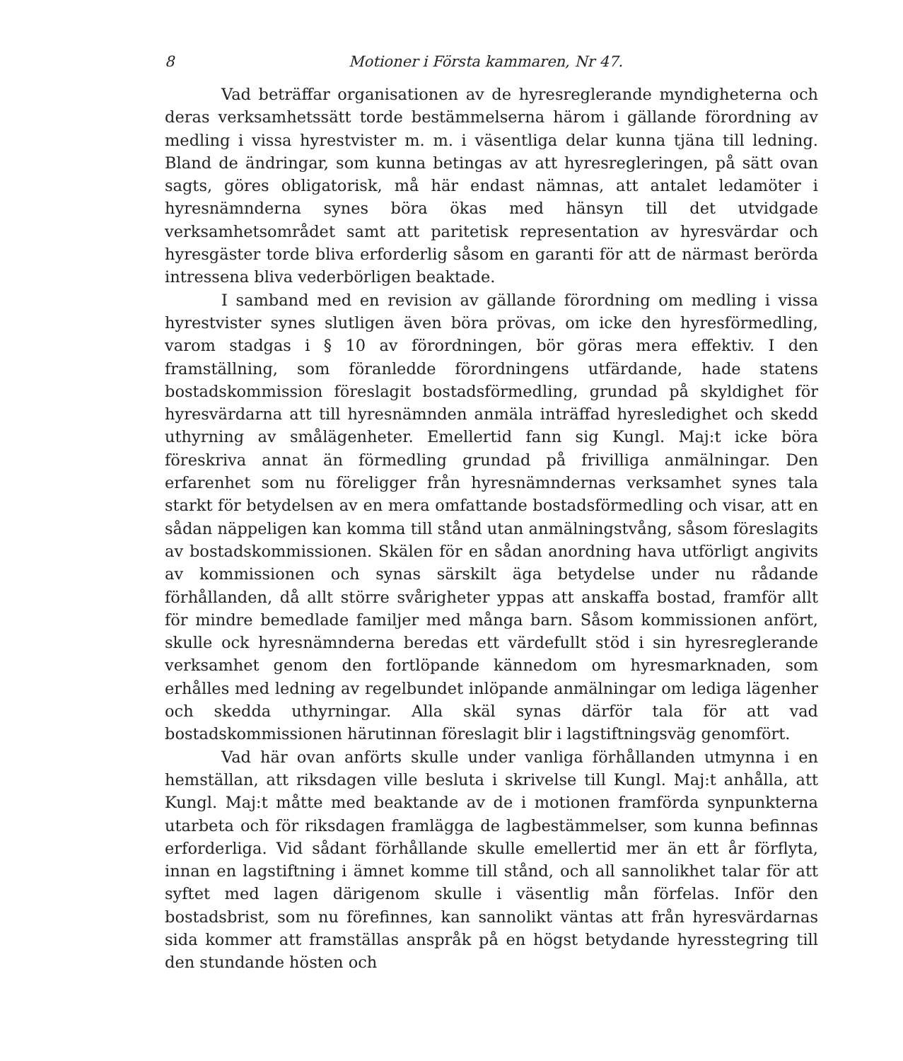8 Motioner i Första kammaren, Nr 47.
Vad beträffar organisationen av de hyresreglerande myndigheterna och deras verksamhetssätt torde bestämmelserna härom i gällande förordning av medling i vissa hyrestvister m. m. i väsentliga delar kunna tjäna till ledning. Bland de ändringar, som kunna betingas av att hyresregleringen, på sätt ovan sagts, göres obligatorisk, må här endast nämnas, att antalet ledamöter i hyresnämnderna synes böra ökas med hänsyn till det utvidgade verksamhetsområdet samt att paritetisk representation av hyresvärdar och hyresgäster torde bliva erforderlig såsom en garanti för att de närmast berörda intressena bliva vederbörligen beaktade.
I samband med en revision av gällande förordning om medling i vissa hyrestvister synes slutligen även böra prövas, om icke den hyresförmedling, varom stadgas i § 10 av förordningen, bör göras mera effektiv. I den framställning, som föranledde förordningens utfärdande, hade statens bostadskommission föreslagit bostadsförmedling, grundad på skyldighet för hyresvärdarna att till hyresnämnden anmäla inträffad hyresledighet och skedd uthyrning av smålägenheter. Emellertid fann sig Kungl. Maj:t icke böra föreskriva annat än förmedling grundad på frivilliga anmälningar. Den erfarenhet som nu föreligger från hyresnämndernas verksamhet synes tala starkt för betydelsen av en mera omfattande bostadsförmedling och visar, att en sådan näppeligen kan komma till stånd utan anmälningstvång, såsom föreslagits av bostadskommissionen. Skälen för en sådan anordning hava utförligt angivits av kommissionen och synas särskilt äga betydelse under nu rådande förhållanden, då allt större svårigheter yppas att anskaffa bostad, framför allt för mindre bemedlade familjer med många barn. Såsom kommissionen anfört, skulle ock hyresnämnderna beredas ett värdefullt stöd i sin hyresreglerande verksamhet genom den fortlöpande kännedom om hyresmarknaden, som erhålles med ledning av regelbundet inlöpande anmälningar om lediga lägenher och skedda uthyrningar. Alla skäl synas därför tala för att vad bostadskommissionen härutinnan föreslagit blir i lagstiftningsväg genomfört.
Vad här ovan anförts skulle under vanliga förhållanden utmynna i en hemställan, att riksdagen ville besluta i skrivelse till Kungl. Maj:t anhålla, att Kungl. Maj:t måtte med beaktande av de i motionen framförda synpunkterna utarbeta och för riksdagen framlägga de lagbestämmelser, som kunna befinnas erforderliga. Vid sådant förhållande skulle emellertid mer än ett år förflyta, innan en lagstiftning i ämnet komme till stånd, och all sannolikhet talar för att syftet med lagen därigenom skulle i väsentlig mån förfelas. Inför den bostadsbrist, som nu förefinnes, kan sannolikt väntas att från hyresvärdarnas sida kommer att framställas anspråk på en högst betydande hyresstegring till den stundande hösten och